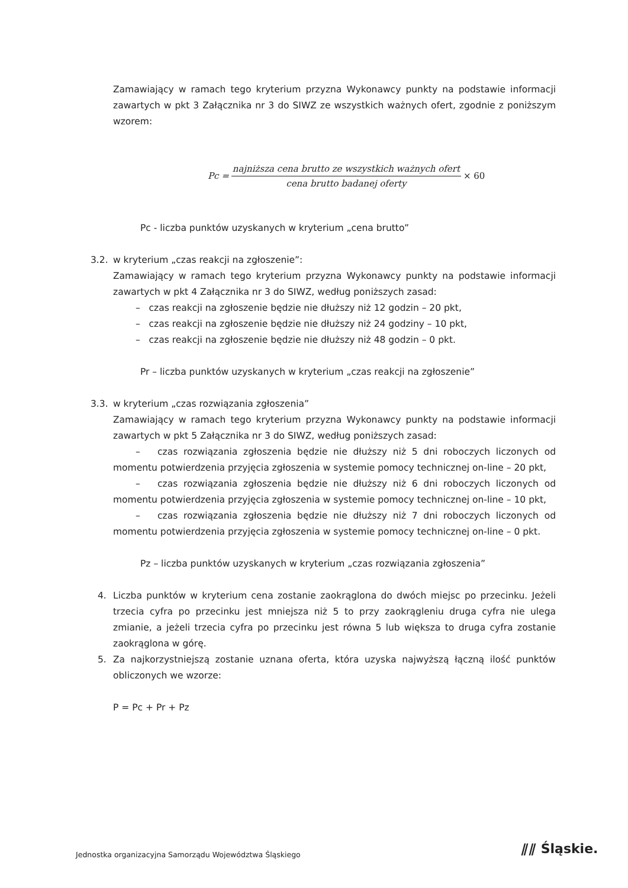Zamawiający w ramach tego kryterium przyzna Wykonawcy punkty na podstawie informacji zawartych w pkt 3 Załącznika nr 3 do SIWZ ze wszystkich ważnych ofert, zgodnie z poniższym wzorem:
Pc =
najniższa cena brutto ze wszystkich ważnych ofert
cena brutto badanej oferty
× 60
Pc - liczba punktów uzyskanych w kryterium „cena brutto”
3.2. w kryterium „czas reakcji na zgłoszenie”:
Zamawiający w ramach tego kryterium przyzna Wykonawcy punkty na podstawie informacji zawartych w pkt 4 Załącznika nr 3 do SIWZ, według poniższych zasad:
– czas reakcji na zgłoszenie będzie nie dłuższy niż 12 godzin – 20 pkt,
– czas reakcji na zgłoszenie będzie nie dłuższy niż 24 godziny – 10 pkt,
– czas reakcji na zgłoszenie będzie nie dłuższy niż 48 godzin – 0 pkt.
Pr – liczba punktów uzyskanych w kryterium „czas reakcji na zgłoszenie”
3.3. w kryterium „czas rozwiązania zgłoszenia”
Zamawiający w ramach tego kryterium przyzna Wykonawcy punkty na podstawie informacji zawartych w pkt 5 Załącznika nr 3 do SIWZ, według poniższych zasad:
– czas rozwiązania zgłoszenia będzie nie dłuższy niż 5 dni roboczych liczonych od momentu potwierdzenia przyjęcia zgłoszenia w systemie pomocy technicznej on-line – 20 pkt,
– czas rozwiązania zgłoszenia będzie nie dłuższy niż 6 dni roboczych liczonych od momentu potwierdzenia przyjęcia zgłoszenia w systemie pomocy technicznej on-line – 10 pkt,
– czas rozwiązania zgłoszenia będzie nie dłuższy niż 7 dni roboczych liczonych od momentu potwierdzenia przyjęcia zgłoszenia w systemie pomocy technicznej on-line – 0 pkt.
Pz – liczba punktów uzyskanych w kryterium „czas rozwiązania zgłoszenia”
4. Liczba punktów w kryterium cena zostanie zaokrąglona do dwóch miejsc po przecinku. Jeżeli trzecia cyfra po przecinku jest mniejsza niż 5 to przy zaokrągleniu druga cyfra nie ulega zmianie, a jeżeli trzecia cyfra po przecinku jest równa 5 lub większa to druga cyfra zostanie zaokrąglona w górę.
5. Za najkorzystniejszą zostanie uznana oferta, która uzyska najwyższą łączną ilość punktów obliczonych we wzorze:
P = Pc + Pr + Pz
Jednostka organizacyjna Samorządu Województwa Śląskiego
⫽⫽ Śląskie.